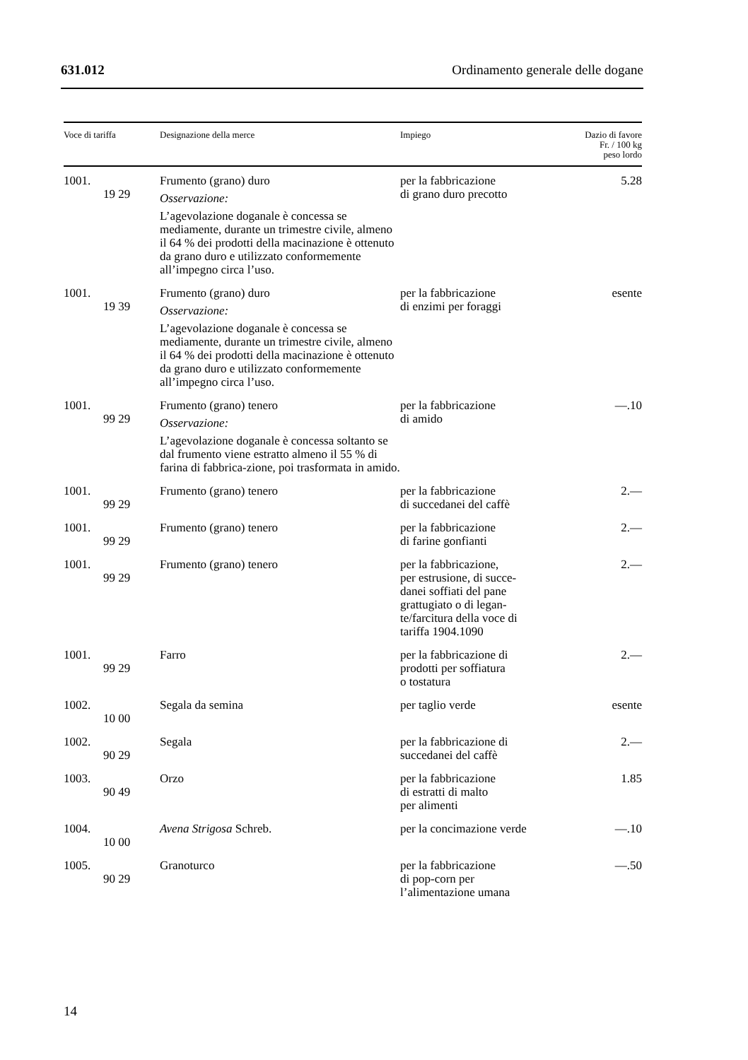631.012 Ordinamento generale delle dogane
| Voce di tariffa | Designazione della merce | Impiego | Dazio di favore Fr. / 100 kg peso lordo |
| --- | --- | --- | --- |
| 1001. 19 29 | Frumento (grano) duro Osservazione: L’agevolazione doganale è concessa se mediamente, durante un trimestre civile, almeno il 64 % dei prodotti della macinazione è ottenuto da grano duro e utilizzato conformemente all’impegno circa l’uso. | per la fabbricazione di grano duro precotto | 5.28 |
| 1001. 19 39 | Frumento (grano) duro Osservazione: L’agevolazione doganale è concessa se mediamente, durante un trimestre civile, almeno il 64 % dei prodotti della macinazione è ottenuto da grano duro e utilizzato conformemente all’impegno circa l’uso. | per la fabbricazione di enzimi per foraggi | esente |
| 1001. 99 29 | Frumento (grano) tenero Osservazione: L’agevolazione doganale è concessa soltanto se dal frumento viene estratto almeno il 55 % di farina di fabbrica-zione, poi trasformata in amido. | per la fabbricazione di amido | —.10 |
| 1001. 99 29 | Frumento (grano) tenero | per la fabbricazione di succedanei del caffè | 2.— |
| 1001. 99 29 | Frumento (grano) tenero | per la fabbricazione di farine gonfianti | 2.— |
| 1001. 99 29 | Frumento (grano) tenero | per la fabbricazione, per estrusione, di succe- danei soffiati del pane grattugiato o di legan- te/farcitura della voce di tariffa 1904.1090 | 2.— |
| 1001. 99 29 | Farro | per la fabbricazione di prodotti per soffiatura o tostatura | 2.— |
| 1002. 10 00 | Segala da semina | per taglio verde | esente |
| 1002. 90 29 | Segala | per la fabbricazione di succedanei del caffè | 2.— |
| 1003. 90 49 | Orzo | per la fabbricazione di estratti di malto per alimenti | 1.85 |
| 1004. 10 00 | Avena Strigosa Schreb. | per la concimazione verde | —.10 |
| 1005. 90 29 | Granoturco | per la fabbricazione di pop-corn per l’alimentazione umana | —.50 |
14